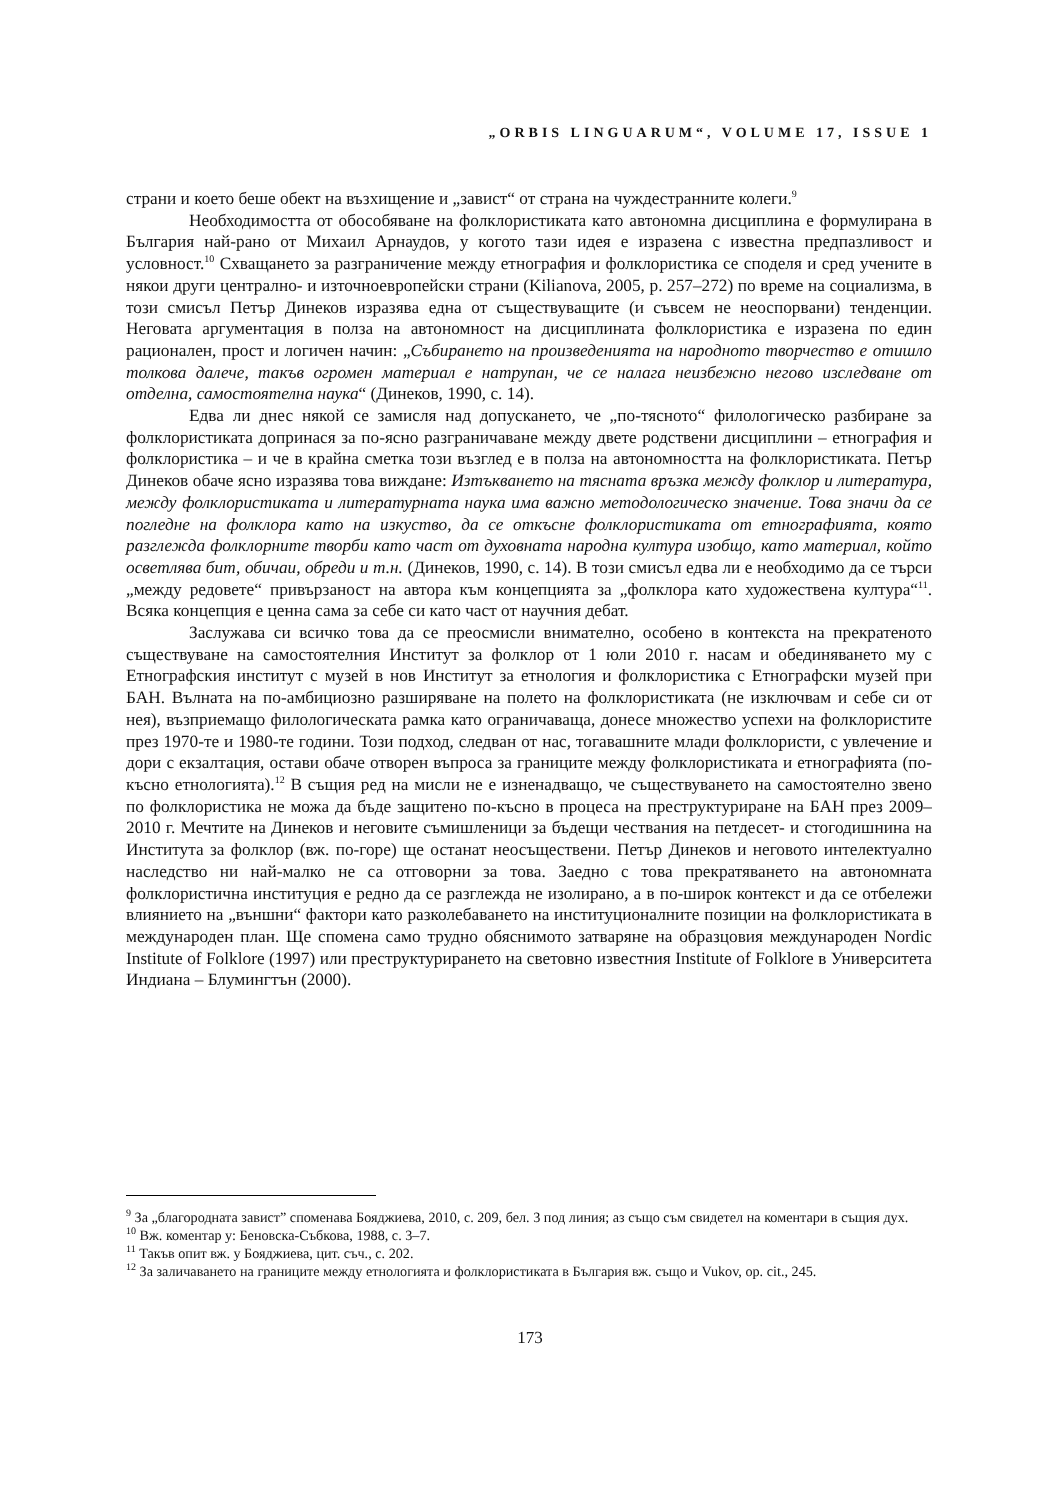„ORBIS LINGUARUM“, VOLUME 17, ISSUE 1
страни и което беше обект на възхищение и „завист“ от страна на чуждестранните колеги.<sup>9</sup>
Необходимостта от обособяване на фолклористиката като автономна дисциплина е формулирана в България най-рано от Михаил Арнаудов, у когото тази идея е изразена с известна предпазливост и условност.<sup>10</sup> Схващането за разграничение между етнография и фолклористика се споделя и сред учените в някои други централно- и източноевропейски страни (Kilianova, 2005, p. 257–272) по време на социализма, в този смисъл Петър Динеков изразява една от съществуващите (и съвсем не неоспорвани) тенденции. Неговата аргументация в полза на автономност на дисциплината фолклористика е изразена по един рационален, прост и логичен начин: „Събирането на произведенията на народното творчество е отишло толкова далече, такъв огромен материал е натрупан, че се налага неизбежно негово изследване от отделна, самостоятелна наука“ (Динеков, 1990, с. 14).
Едва ли днес някой се замисля над допускането, че „по-тясното“ филологическо разбиране за фолклористиката допринася за по-ясно разграничаване между двете родствени дисциплини – етнография и фолклористика – и че в крайна сметка този възглед е в полза на автономността на фолклористиката. Петър Динеков обаче ясно изразява това виждане: Изтъкването на тясната връзка между фолклор и литература, между фолклористиката и литературната наука има важно методологическо значение. Това значи да се погледне на фолклора като на изкуство, да се откъсне фолклористиката от етнографията, която разглежда фолклорните творби като част от духовната народна култура изобщо, като материал, който осветлява бит, обичаи, обреди и т.н. (Динеков, 1990, с. 14). В този смисъл едва ли е необходимо да се търси „между редовете“ привързаност на автора към концепцията за „фолклора като художествена култура“<sup>11</sup>. Всяка концепция е ценна сама за себе си като част от научния дебат.
Заслужава си всичко това да се преосмисли внимателно, особено в контекста на прекратеното съществуване на самостоятелния Институт за фолклор от 1 юли 2010 г. насам и обединяването му с Етнографския институт с музей в нов Институт за етнология и фолклористика с Етнографски музей при БАН. Вълната на по-амбициозно разширяване на полето на фолклористиката (не изключвам и себе си от нея), възприемащо филологическата рамка като ограничаваща, донесе множество успехи на фолклористите през 1970-те и 1980-те години. Този подход, следван от нас, тогавашните млади фолклористи, с увлечение и дори с екзалтация, остави обаче отворен въпроса за границите между фолклористиката и етнографията (по-късно етнологията).<sup>12</sup> В същия ред на мисли не е изненадващо, че съществуването на самостоятелно звено по фолклористика не можа да бъде защитено по-късно в процеса на преструктуриране на БАН през 2009–2010 г. Мечтите на Динеков и неговите съмишленици за бъдещи чествания на петдесет- и стогодишнина на Института за фолклор (вж. по-горе) ще останат неосъществени. Петър Динеков и неговото интелектуално наследство ни най-малко не са отговорни за това. Заедно с това прекратяването на автономната фолклористична институция е редно да се разглежда не изолирано, а в по-широк контекст и да се отбележи влиянието на „външни“ фактори като разколебаването на институционалните позиции на фолклористиката в международен план. Ще спомена само трудно обяснимото затваряне на образцовия международен Nordic Institute of Folklore (1997) или преструктурирането на световно известния Institute of Folklore в Университета Индиана – Блумингтън (2000).
<sup>9</sup> За „благородната завист” споменава Бояджиева, 2010, с. 209, бел. 3 под линия; аз също съм свидетел на коментари в същия дух.
<sup>10</sup> Вж. коментар у: Беновска-Събкова, 1988, с. 3–7.
<sup>11</sup> Такъв опит вж. у Бояджиева, цит. съч., с. 202.
<sup>12</sup> За заличаването на границите между етнологията и фолклористиката в България вж. също и Vukov, op. cit., 245.
173